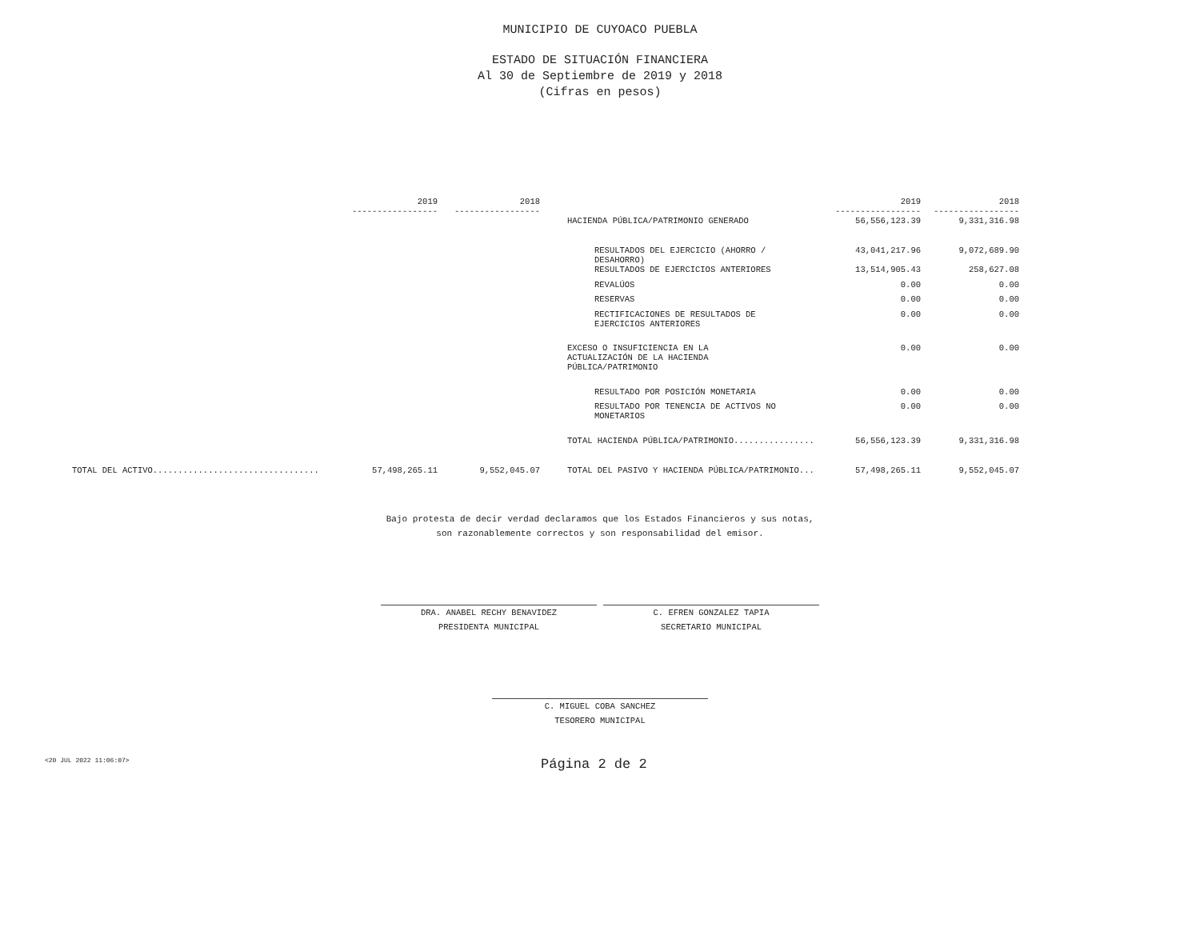MUNICIPIO DE CUYOACO PUEBLA
ESTADO DE SITUACIÓN FINANCIERA
Al 30 de Septiembre de 2019 y 2018
(Cifras en pesos)
| | 2019 ----------------- | 2018 ----------------- | | 2019 ----------------- | 2018 ----------------- |
| --- | --- | --- | --- | --- | --- |
| | | | HACIENDA PÚBLICA/PATRIMONIO GENERADO | 56,556,123.39 | 9,331,316.98 |
| | | | RESULTADOS DEL EJERCICIO (AHORRO / DESAHORRO) | 43,041,217.96 | 9,072,689.90 |
| | | | RESULTADOS DE EJERCICIOS ANTERIORES | 13,514,905.43 | 258,627.08 |
| | | | REVALÚOS | 0.00 | 0.00 |
| | | | RESERVAS | 0.00 | 0.00 |
| | | | RECTIFICACIONES DE RESULTADOS DE EJERCICIOS ANTERIORES | 0.00 | 0.00 |
| | | | EXCESO O INSUFICIENCIA EN LA ACTUALIZACIÓN DE LA HACIENDA PÚBLICA/PATRIMONIO | 0.00 | 0.00 |
| | | | RESULTADO POR POSICIÓN MONETARIA | 0.00 | 0.00 |
| | | | RESULTADO POR TENENCIA DE ACTIVOS NO MONETARIOS | 0.00 | 0.00 |
| | | | TOTAL HACIENDA PÚBLICA/PATRIMONIO................ | 56,556,123.39 | 9,331,316.98 |
| TOTAL DEL ACTIVO................................. | 57,498,265.11 | 9,552,045.07 | TOTAL DEL PASIVO Y HACIENDA PÚBLICA/PATRIMONIO... | 57,498,265.11 | 9,552,045.07 |
Bajo protesta de decir verdad declaramos que los Estados Financieros y sus notas,
son razonablemente correctos y son responsabilidad del emisor.
DRA. ANABEL RECHY BENAVIDEZ
PRESIDENTA MUNICIPAL
C. EFREN GONZALEZ TAPIA
SECRETARIO MUNICIPAL
C. MIGUEL COBA SANCHEZ
TESORERO MUNICIPAL
<20 JUL 2022 11:06:07> Página 2 de 2